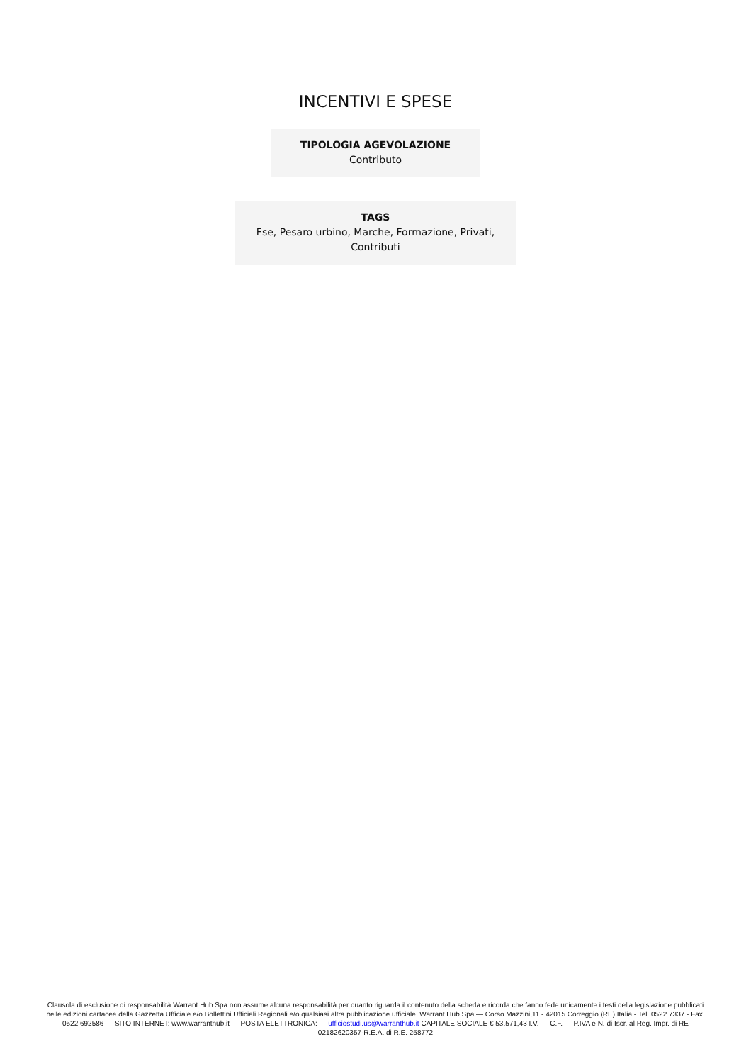INCENTIVI E SPESE
TIPOLOGIA AGEVOLAZIONE
Contributo
TAGS
Fse, Pesaro urbino, Marche, Formazione, Privati,
Contributi
Clausola di esclusione di responsabilità Warrant Hub Spa non assume alcuna responsabilità per quanto riguarda il contenuto della scheda e ricorda che fanno fede unicamente i testi della legislazione pubblicati nelle edizioni cartacee della Gazzetta Ufficiale e/o Bollettini Ufficiali Regionali e/o qualsiasi altra pubblicazione ufficiale. Warrant Hub Spa — Corso Mazzini,11 - 42015 Correggio (RE) Italia - Tel. 0522 7337 - Fax. 0522 692586 — SITO INTERNET: www.warranthub.it — POSTA ELETTRONICA: — ufficiostudi.us@warranthub.it CAPITALE SOCIALE € 53.571,43 I.V. — C.F. — P.IVA e N. di Iscr. al Reg. Impr. di RE 02182620357-R.E.A. di R.E. 258772